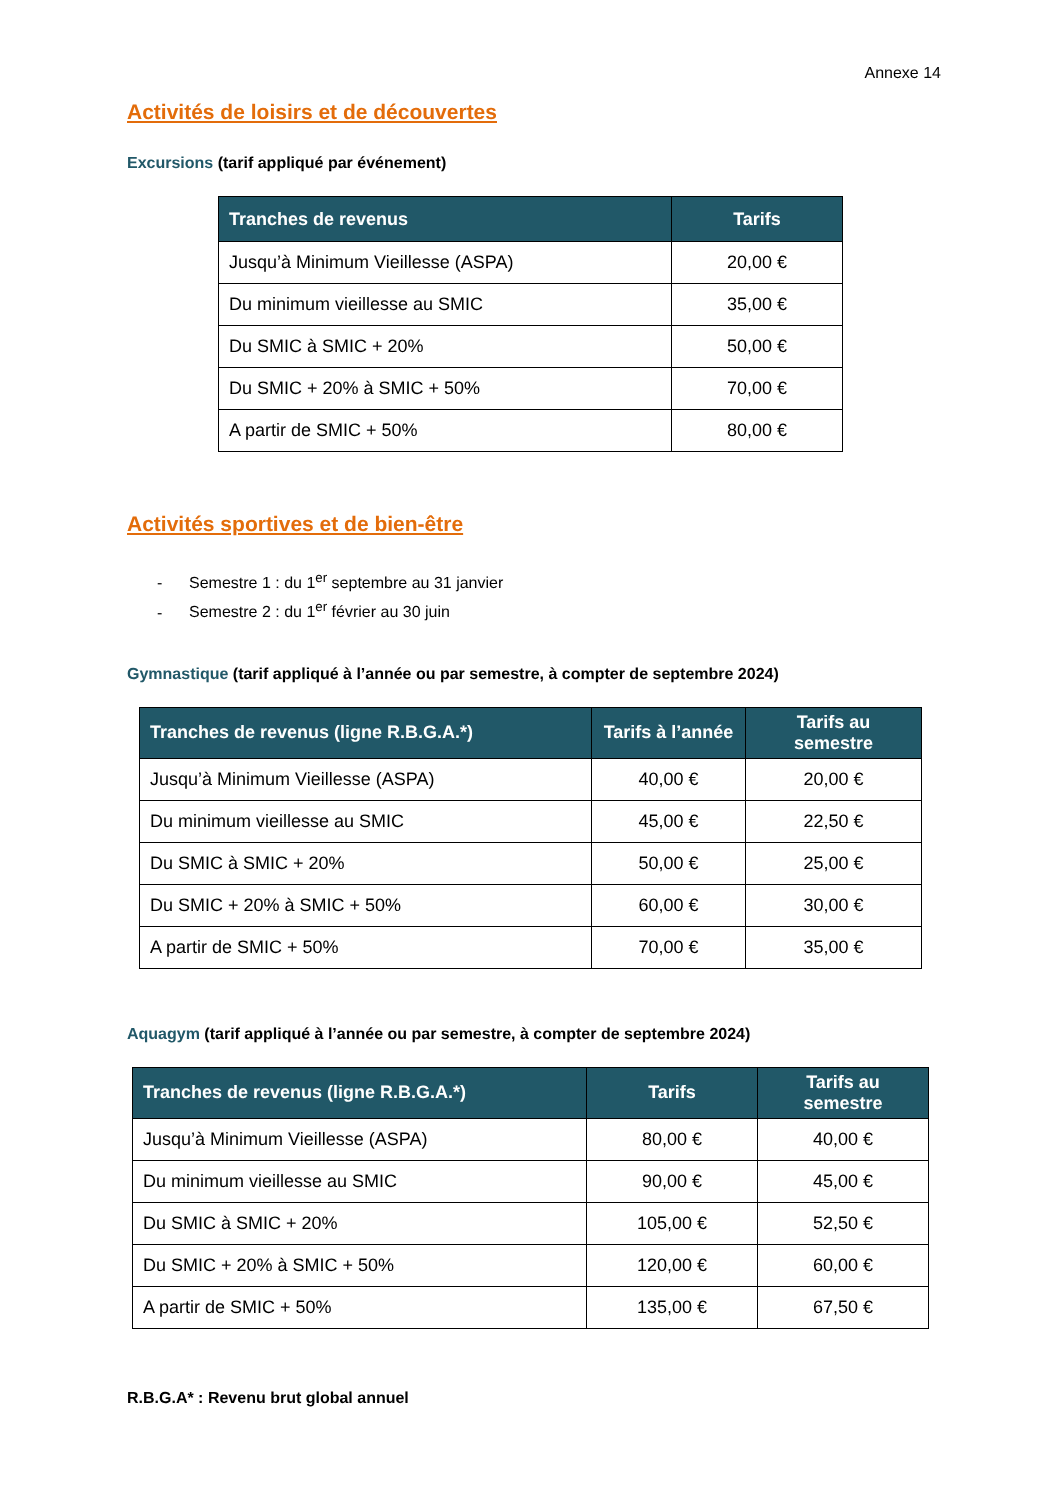Annexe 14
Activités de loisirs et de découvertes
Excursions (tarif appliqué par événement)
| Tranches de revenus | Tarifs |
| --- | --- |
| Jusqu’à Minimum Vieillesse (ASPA) | 20,00 € |
| Du minimum vieillesse au SMIC | 35,00 € |
| Du SMIC à SMIC + 20% | 50,00 € |
| Du SMIC + 20% à SMIC + 50% | 70,00 € |
| A partir de SMIC + 50% | 80,00 € |
Activités sportives et de bien-être
- Semestre 1 : du 1<sup>er</sup> septembre au 31 janvier
- Semestre 2 : du 1<sup>er</sup> février au 30 juin
Gymnastique (tarif appliqué à l’année ou par semestre, à compter de septembre 2024)
| Tranches de revenus (ligne R.B.G.A.*) | Tarifs à l’année | Tarifs au semestre |
| --- | --- | --- |
| Jusqu’à Minimum Vieillesse (ASPA) | 40,00 € | 20,00 € |
| Du minimum vieillesse au SMIC | 45,00 € | 22,50 € |
| Du SMIC à SMIC + 20% | 50,00 € | 25,00 € |
| Du SMIC + 20% à SMIC + 50% | 60,00 € | 30,00 € |
| A partir de SMIC + 50% | 70,00 € | 35,00 € |
Aquagym (tarif appliqué à l’année ou par semestre, à compter de septembre 2024)
| Tranches de revenus (ligne R.B.G.A.*) | Tarifs | Tarifs au semestre |
| --- | --- | --- |
| Jusqu’à Minimum Vieillesse (ASPA) | 80,00 € | 40,00 € |
| Du minimum vieillesse au SMIC | 90,00 € | 45,00 € |
| Du SMIC à SMIC + 20% | 105,00 € | 52,50 € |
| Du SMIC + 20% à SMIC + 50% | 120,00 € | 60,00 € |
| A partir de SMIC + 50% | 135,00 € | 67,50 € |
R.B.G.A* : Revenu brut global annuel